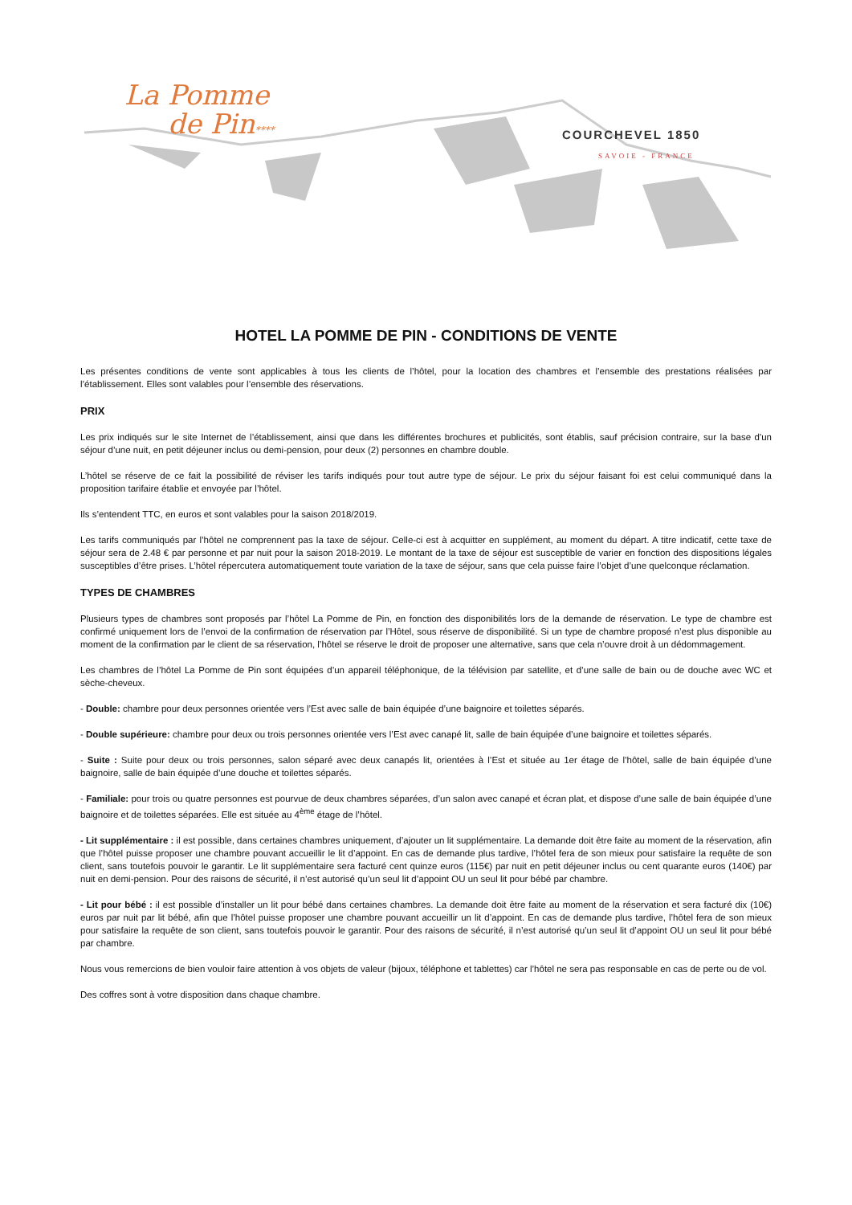La Pomme
de Pin****
COURCHEVEL 1850
SAVOIE - FRANCE
HOTEL LA POMME DE PIN - CONDITIONS DE VENTE
Les présentes conditions de vente sont applicables à tous les clients de l’hôtel, pour la location des chambres et l’ensemble des prestations réalisées par l’établissement. Elles sont valables pour l’ensemble des réservations.
PRIX
Les prix indiqués sur le site Internet de l’établissement, ainsi que dans les différentes brochures et publicités, sont établis, sauf précision contraire, sur la base d'un séjour d’une nuit, en petit déjeuner inclus ou demi-pension, pour deux (2) personnes en chambre double.
L’hôtel se réserve de ce fait la possibilité de réviser les tarifs indiqués pour tout autre type de séjour. Le prix du séjour faisant foi est celui communiqué dans la proposition tarifaire établie et envoyée par l’hôtel.
Ils s’entendent TTC, en euros et sont valables pour la saison 2018/2019.
Les tarifs communiqués par l’hôtel ne comprennent pas la taxe de séjour. Celle-ci est à acquitter en supplément, au moment du départ. A titre indicatif, cette taxe de séjour sera de 2.48 € par personne et par nuit pour la saison 2018-2019. Le montant de la taxe de séjour est susceptible de varier en fonction des dispositions légales susceptibles d’être prises. L’hôtel répercutera automatiquement toute variation de la taxe de séjour, sans que cela puisse faire l’objet d’une quelconque réclamation.
TYPES DE CHAMBRES
Plusieurs types de chambres sont proposés par l’hôtel La Pomme de Pin, en fonction des disponibilités lors de la demande de réservation. Le type de chambre est confirmé uniquement lors de l’envoi de la confirmation de réservation par l’Hôtel, sous réserve de disponibilité. Si un type de chambre proposé n’est plus disponible au moment de la confirmation par le client de sa réservation, l’hôtel se réserve le droit de proposer une alternative, sans que cela n’ouvre droit à un dédommagement.
Les chambres de l’hôtel La Pomme de Pin sont équipées d’un appareil téléphonique, de la télévision par satellite, et d’une salle de bain ou de douche avec WC et sèche-cheveux.
- Double: chambre pour deux personnes orientée vers l’Est avec salle de bain équipée d’une baignoire et toilettes séparés.
- Double supérieure: chambre pour deux ou trois personnes orientée vers l’Est avec canapé lit, salle de bain équipée d’une baignoire et toilettes séparés.
- Suite : Suite pour deux ou trois personnes, salon séparé avec deux canapés lit, orientées à l’Est et située au 1er étage de l’hôtel, salle de bain équipée d’une baignoire, salle de bain équipée d’une douche et toilettes séparés.
- Familiale: pour trois ou quatre personnes est pourvue de deux chambres séparées, d’un salon avec canapé et écran plat, et dispose d’une salle de bain équipée d’une baignoire et de toilettes séparées. Elle est située au 4<sup>ème</sup> étage de l’hôtel.
- Lit supplémentaire : il est possible, dans certaines chambres uniquement, d’ajouter un lit supplémentaire. La demande doit être faite au moment de la réservation, afin que l’hôtel puisse proposer une chambre pouvant accueillir le lit d’appoint. En cas de demande plus tardive, l’hôtel fera de son mieux pour satisfaire la requête de son client, sans toutefois pouvoir le garantir. Le lit supplémentaire sera facturé cent quinze euros (115€) par nuit en petit déjeuner inclus ou cent quarante euros (140€) par nuit en demi-pension. Pour des raisons de sécurité, il n’est autorisé qu’un seul lit d’appoint OU un seul lit pour bébé par chambre.
- Lit pour bébé : il est possible d’installer un lit pour bébé dans certaines chambres. La demande doit être faite au moment de la réservation et sera facturé dix (10€) euros par nuit par lit bébé, afin que l’hôtel puisse proposer une chambre pouvant accueillir un lit d’appoint. En cas de demande plus tardive, l’hôtel fera de son mieux pour satisfaire la requête de son client, sans toutefois pouvoir le garantir. Pour des raisons de sécurité, il n’est autorisé qu’un seul lit d’appoint OU un seul lit pour bébé par chambre.
Nous vous remercions de bien vouloir faire attention à vos objets de valeur (bijoux, téléphone et tablettes) car l’hôtel ne sera pas responsable en cas de perte ou de vol.
Des coffres sont à votre disposition dans chaque chambre.